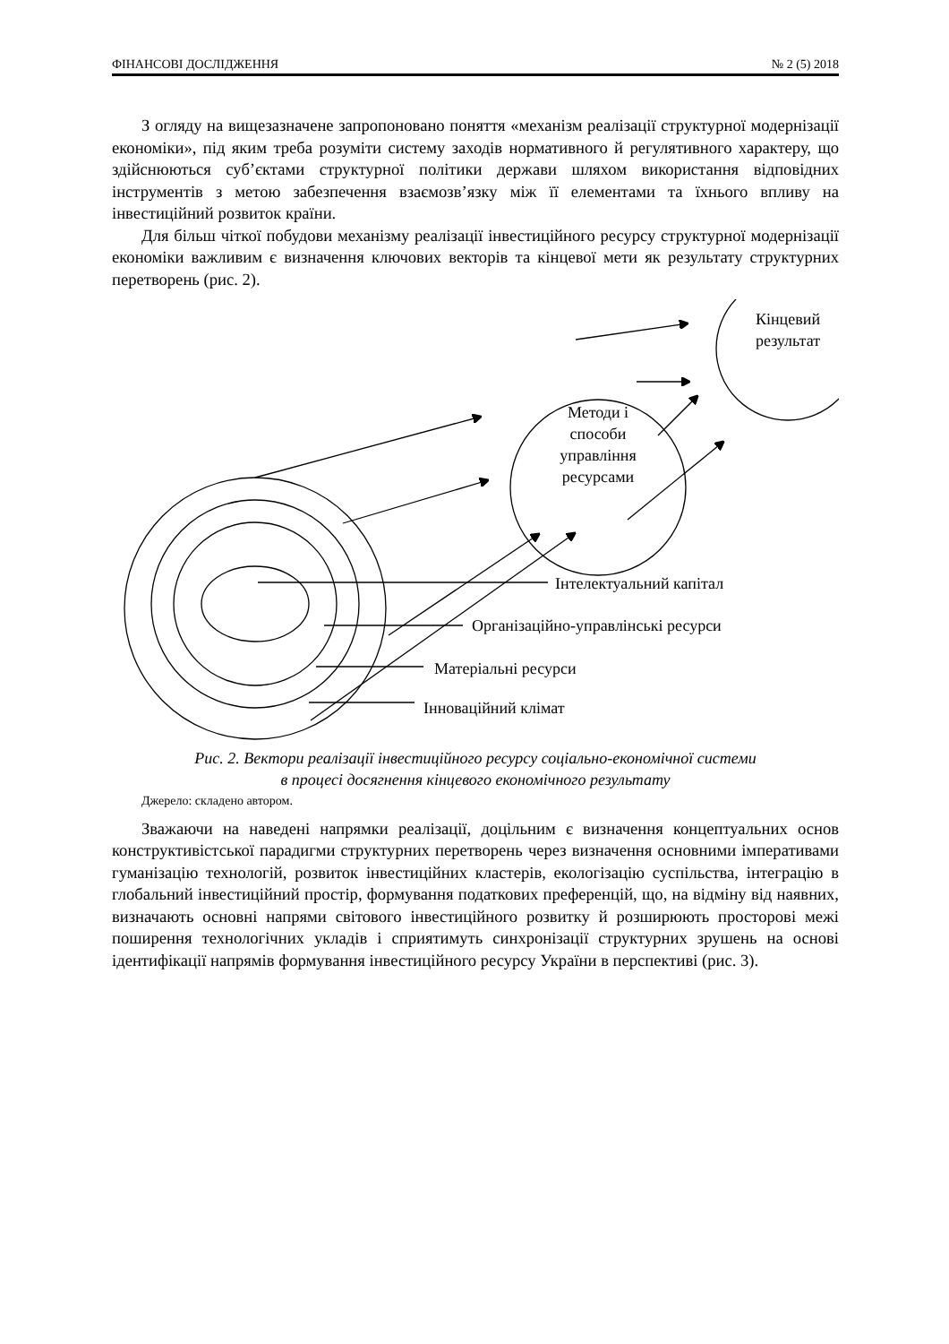ФІНАНСОВІ ДОСЛІДЖЕННЯ № 2 (5) 2018
З огляду на вищезазначене запропоновано поняття «механізм реалізації структурної модернізації економіки», під яким треба розуміти систему заходів нормативного й регулятивного характеру, що здійснюються суб’єктами структурної політики держави шляхом використання відповідних інструментів з метою забезпечення взаємозв’язку між її елементами та їхнього впливу на інвестиційний розвиток країни.
Для більш чіткої побудови механізму реалізації інвестиційного ресурсу структурної модернізації економіки важливим є визначення ключових векторів та кінцевої мети як результату структурних перетворень (рис. 2).
Кінцевий
результат
Методи і
способи
управління
ресурсами
Інтелектуальний капітал
Організаційно-управлінські ресурси
Матеріальні ресурси
Інноваційний клімат
Рис. 2. Вектори реалізації інвестиційного ресурсу соціально-економічної системи
в процесі досягнення кінцевого економічного результату
Джерело: складено автором.
Зважаючи на наведені напрямки реалізації, доцільним є визначення концептуальних основ конструктивістської парадигми структурних перетворень через визначення основними імперативами гуманізацію технологій, розвиток інвестиційних кластерів, екологізацію суспільства, інтеграцію в глобальний інвестиційний простір, формування податкових преференцій, що, на відміну від наявних, визначають основні напрями світового інвестиційного розвитку й розширюють просторові межі поширення технологічних укладів і сприятимуть синхронізації структурних зрушень на основі ідентифікації напрямів формування інвестиційного ресурсу України в перспективі (рис. 3).